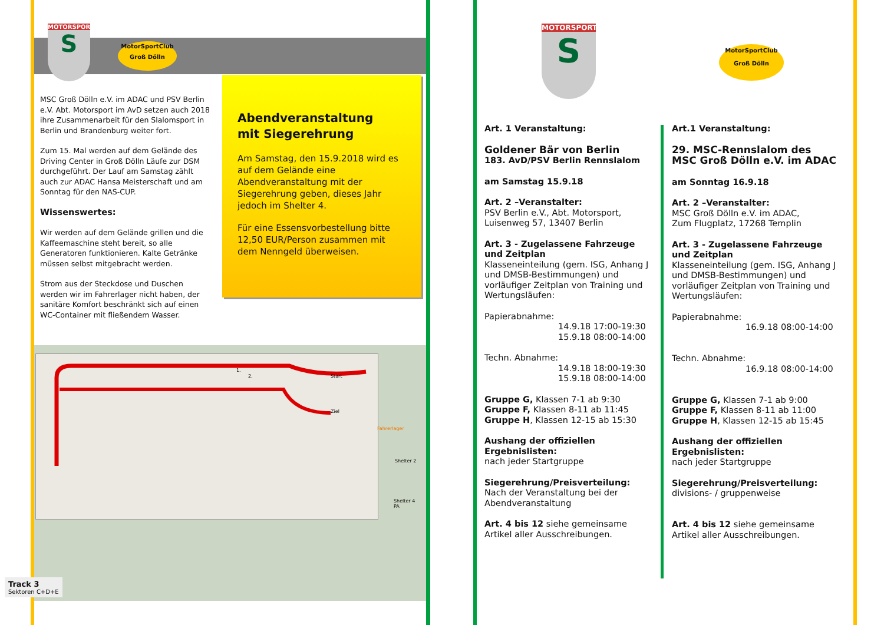MOTORSPORT
S
MotorSportClub
Groß Dölln
MSC Groß Dölln e.V. im ADAC und PSV Berlin e.V. Abt. Motorsport im AvD setzen auch 2018 ihre Zusammenarbeit für den Slalomsport in Berlin und Brandenburg weiter fort.
Zum 15. Mal werden auf dem Gelände des Driving Center in Groß Dölln Läufe zur DSM durchgeführt. Der Lauf am Samstag zählt auch zur ADAC Hansa Meisterschaft und am Sonntag für den NAS-CUP.
Wissenswertes:
Wir werden auf dem Gelände grillen und die Kaffeemaschine steht bereit, so alle Generatoren funktionieren. Kalte Getränke müssen selbst mitgebracht werden.
Strom aus der Steckdose und Duschen werden wir im Fahrerlager nicht haben, der sanitäre Komfort beschränkt sich auf einen WC-Container mit fließendem Wasser.
Abendveranstaltung
mit Siegerehrung
Am Samstag, den 15.9.2018 wird es auf dem Gelände eine Abendveranstaltung mit der Siegerehrung geben, dieses Jahr jedoch im Shelter 4.
Für eine Essensvorbestellung bitte 12,50 EUR/Person zusammen mit dem Nenngeld überweisen.
Start
Ziel
1.
2.
Fahrerlager
Shelter 2
Shelter 4
PA
Track 3
Sektoren C+D+E
MOTORSPORT
S
MotorSportClub
Groß Dölln
Art. 1 Veranstaltung:
Goldener Bär von Berlin
183. AvD/PSV Berlin Rennslalom
am Samstag 15.9.18
Art. 2 –Veranstalter:
PSV Berlin e.V., Abt. Motorsport,
Luisenweg 57, 13407 Berlin
Art. 3 - Zugelassene Fahrzeuge und Zeitplan
Klasseneinteilung (gem. ISG, Anhang J und DMSB-Bestimmungen) und vorläufiger Zeitplan von Training und Wertungsläufen:
Papierabnahme:
14.9.18 17:00-19:30
15.9.18 08:00-14:00
Techn. Abnahme:
14.9.18 18:00-19:30
15.9.18 08:00-14:00
Gruppe G, Klassen 7-1 ab 9:30
Gruppe F, Klassen 8-11 ab 11:45
Gruppe H, Klassen 12-15 ab 15:30
Aushang der offiziellen Ergebnislisten:
nach jeder Startgruppe
Siegerehrung/Preisverteilung:
Nach der Veranstaltung bei der Abendveranstaltung
Art. 4 bis 12 siehe gemeinsame Artikel aller Ausschreibungen.
Art.1 Veranstaltung:
29. MSC-Rennslalom des
MSC Groß Dölln e.V. im ADAC
am Sonntag 16.9.18
Art. 2 –Veranstalter:
MSC Groß Dölln e.V. im ADAC,
Zum Flugplatz, 17268 Templin
Art. 3 - Zugelassene Fahrzeuge und Zeitplan
Klasseneinteilung (gem. ISG, Anhang J und DMSB-Bestimmungen) und vorläufiger Zeitplan von Training und Wertungsläufen:
Papierabnahme:
16.9.18 08:00-14:00
Techn. Abnahme:
16.9.18 08:00-14:00
Gruppe G, Klassen 7-1 ab 9:00
Gruppe F, Klassen 8-11 ab 11:00
Gruppe H, Klassen 12-15 ab 15:45
Aushang der offiziellen Ergebnislisten:
nach jeder Startgruppe
Siegerehrung/Preisverteilung:
divisions- / gruppenweise
Art. 4 bis 12 siehe gemeinsame Artikel aller Ausschreibungen.